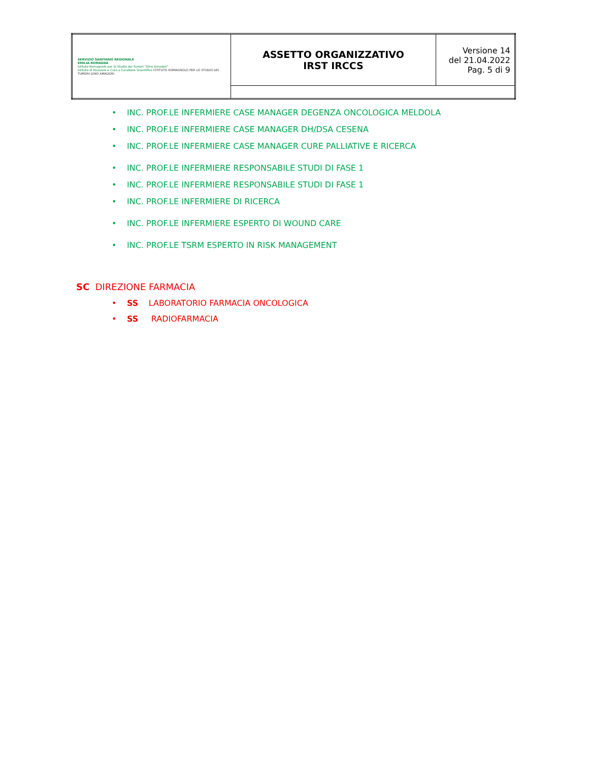| SERVIZIO SANITARIO REGIONALE EMILIA-ROMAGNA Istituto Romagnolo per lo Studio dei Tumori "Dino Amadori" Istituto di Ricovero e Cura a Carattere Scientifico ISTITUTO ROMAGNOLO PER LO STUDIO DEI TUMORI DINO AMADORI | ASSETTO ORGANIZZATIVO IRST IRCCS | Versione 14 del 21.04.2022 Pag. 5 di 9 |
• INC. PROF.LE INFERMIERE CASE MANAGER DEGENZA ONCOLOGICA MELDOLA
• INC. PROF.LE INFERMIERE CASE MANAGER DH/DSA CESENA
• INC. PROF.LE INFERMIERE CASE MANAGER CURE PALLIATIVE E RICERCA
• INC. PROF.LE INFERMIERE RESPONSABILE STUDI DI FASE 1
• INC. PROF.LE INFERMIERE RESPONSABILE STUDI DI FASE 1
• INC. PROF.LE INFERMIERE DI RICERCA
• INC. PROF.LE INFERMIERE ESPERTO DI WOUND CARE
• INC. PROF.LE TSRM ESPERTO IN RISK MANAGEMENT
SC DIREZIONE FARMACIA
• SS LABORATORIO FARMACIA ONCOLOGICA
• SS RADIOFARMACIA